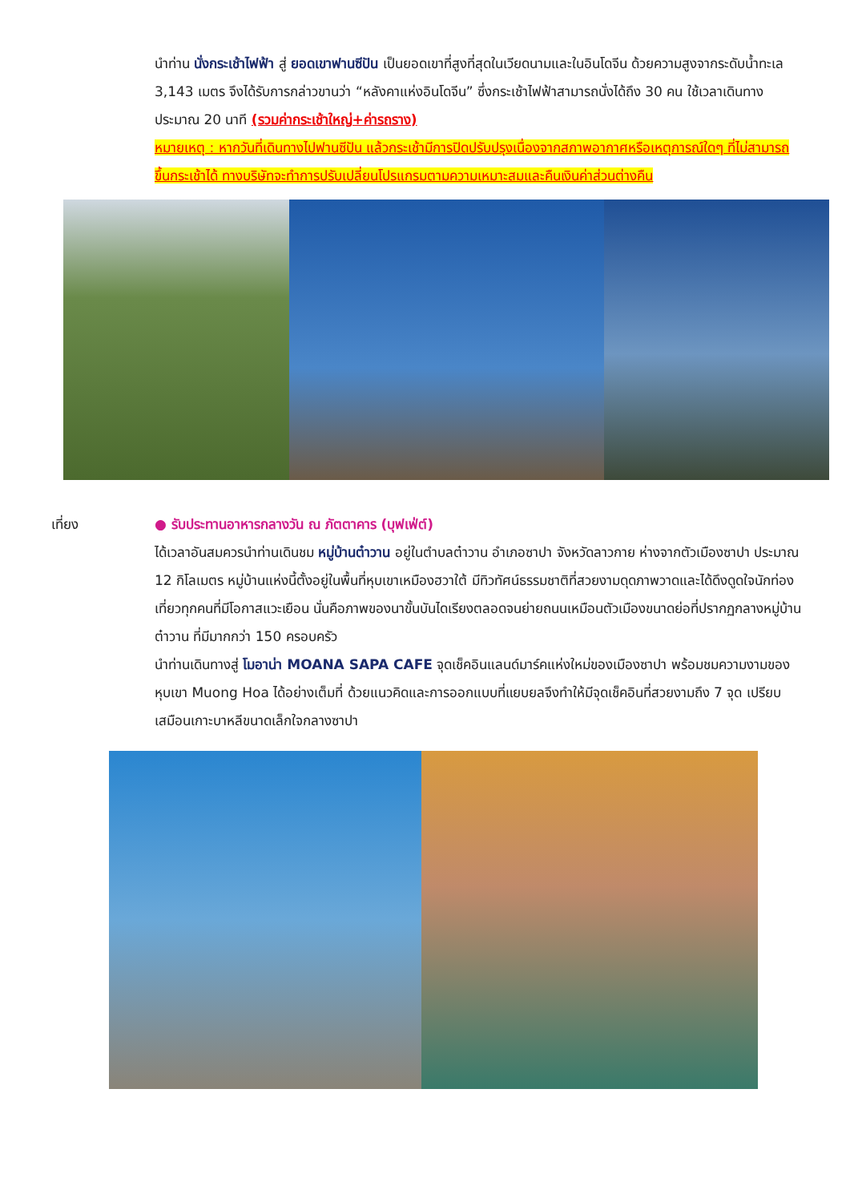นำท่าน นั่งกระเช้าไฟฟ้า สู่ ยอดเขาฟานซีปัน เป็นยอดเขาที่สูงที่สุดในเวียดนามและในอินโดจีน ด้วยความสูงจากระดับน้ำทะเล 3,143 เมตร จึงได้รับการกล่าวขานว่า “หลังคาแห่งอินโดจีน” ซึ่งกระเช้าไฟฟ้าสามารถนั่งได้ถึง 30 คน ใช้เวลาเดินทางประมาณ 20 นาที (รวมค่ากระเช้าใหญ่+ค่ารถราง)
หมายเหตุ : หากวันที่เดินทางไปฟานซีปัน แล้วกระเช้ามีการปิดปรับปรุงเนื่องจากสภาพอากาศหรือเหตุการณ์ใดๆ ที่ไม่สามารถขึ้นกระเช้าได้ ทางบริษัทจะทำการปรับเปลี่ยนโปรแกรมตามความเหมาะสมและคืนเงินค่าส่วนต่างคืน
เที่ยง ● รับประทานอาหารกลางวัน ณ ภัตตาคาร (บุฟเฟ่ต์)
ได้เวลาอันสมควรนำท่านเดินชม หมู่บ้านต๋าวาน อยู่ในตำบลต๋าวาน อำเภอซาปา จังหวัดลาวกาย ห่างจากตัวเมืองซาปา ประมาณ 12 กิโลเมตร หมู่บ้านแห่งนี้ตั้งอยู่ในพื้นที่หุบเขาเหมืองฮวาใต้ มีทิวทัศน์ธรรมชาติที่สวยงามดุดภาพวาดและได้ดึงดูดใจนักท่องเที่ยวทุกคนที่มีโอกาสแวะเยือน นั่นคือภาพของนาขั้นบันไดเรียงตลอดจนย่ายถนนเหมือนตัวเมืองขนาดย่อที่ปรากฏกลางหมู่บ้านต๋าวาน ที่มีมากกว่า 150 ครอบครัว
นำท่านเดินทางสู่ โมอาน่า MOANA SAPA CAFE จุดเช็คอินแลนด์มาร์คแห่งใหม่ของเมืองซาปา พร้อมชมความงามของหุบเขา Muong Hoa ได้อย่างเต็มที่ ด้วยแนวคิดและการออกแบบที่แยบยลจึงทำให้มีจุดเช็คอินที่สวยงามถึง 7 จุด เปรียบเสมือนเกาะบาหลีขนาดเล็กใจกลางซาปา